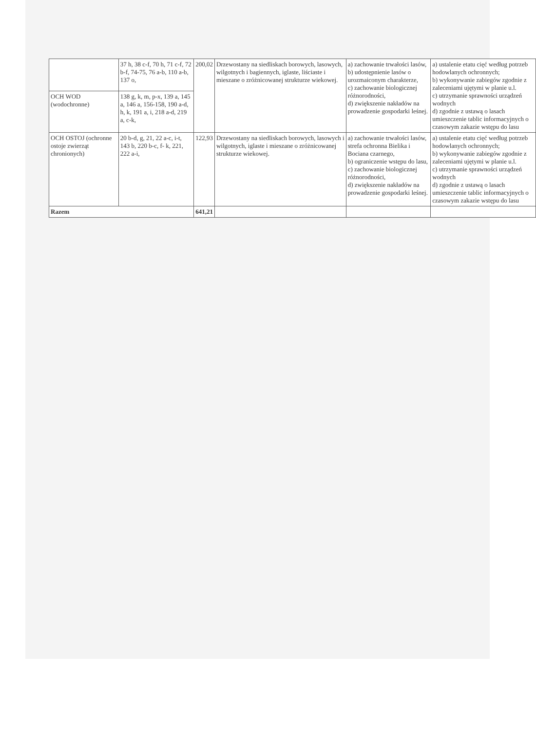| | 37 h, 38 c-f, 70 h, 71 c-f, 72 b-f, 74-75, 76 a-b, 110 a-b, 137 o, | 200,02 | Drzewostany na siedliskach borowych, lasowych, wilgotnych i bagiennych, iglaste, liściaste i mieszane o zróżnicowanej strukturze wiekowej. | a) zachowanie trwałości lasów, b) udostępnienie lasów o urozmaiconym charakterze, c) zachowanie biologicznej różnorodności, d) zwiększenie nakładów na prowadzenie gospodarki leśnej. | a) ustalenie etatu cięć według potrzeb hodowlanych ochronnych; b) wykonywanie zabiegów zgodnie z zaleceniami ujętymi w planie u.l. c) utrzymanie sprawności urządzeń wodnych d) zgodnie z ustawą o lasach umieszczenie tablic informacyjnych o czasowym zakazie wstępu do lasu |
| OCH WOD (wodochronne) | 138 g, k, m, p-x, 139 a, 145 a, 146 a, 156-158, 190 a-d, h, k, 191 a, i, 218 a-d, 219 a, c-k, | | | | |
| OCH OSTOJ (ochronne ostoje zwierząt chronionych) | 20 b-d, g, 21, 22 a-c, i-t, 143 b, 220 b-c, f- k, 221, 222 a-i, | 122,93 | Drzewostany na siedliskach borowych, lasowych i wilgotnych, iglaste i mieszane o zróżnicowanej strukturze wiekowej. | a) zachowanie trwałości lasów, strefa ochronna Bielika i Bociana czarnego, b) ograniczenie wstępu do lasu, c) zachowanie biologicznej różnorodności, d) zwiększenie nakładów na prowadzenie gospodarki leśnej. | a) ustalenie etatu cięć według potrzeb hodowlanych ochronnych; b) wykonywanie zabiegów zgodnie z zaleceniami ujętymi w planie u.l. c) utrzymanie sprawności urządzeń wodnych d) zgodnie z ustawą o lasach umieszczenie tablic informacyjnych o czasowym zakazie wstępu do lasu |
| Razem | | 641,21 | | | |